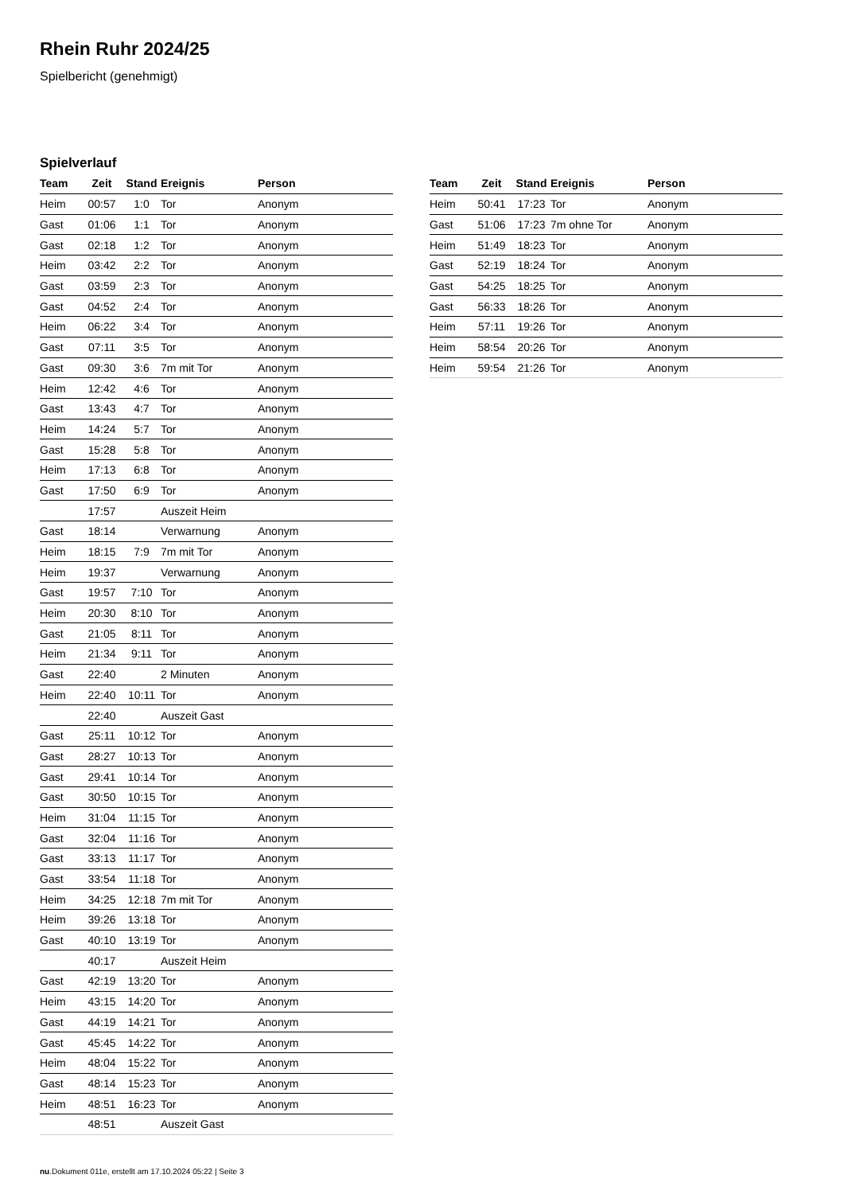Rhein Ruhr 2024/25
Spielbericht (genehmigt)
Spielverlauf
| Team | Zeit | Stand | Ereignis | Person |
| --- | --- | --- | --- | --- |
| Heim | 00:57 | 1:0 | Tor | Anonym |
| Gast | 01:06 | 1:1 | Tor | Anonym |
| Gast | 02:18 | 1:2 | Tor | Anonym |
| Heim | 03:42 | 2:2 | Tor | Anonym |
| Gast | 03:59 | 2:3 | Tor | Anonym |
| Gast | 04:52 | 2:4 | Tor | Anonym |
| Heim | 06:22 | 3:4 | Tor | Anonym |
| Gast | 07:11 | 3:5 | Tor | Anonym |
| Gast | 09:30 | 3:6 | 7m mit Tor | Anonym |
| Heim | 12:42 | 4:6 | Tor | Anonym |
| Gast | 13:43 | 4:7 | Tor | Anonym |
| Heim | 14:24 | 5:7 | Tor | Anonym |
| Gast | 15:28 | 5:8 | Tor | Anonym |
| Heim | 17:13 | 6:8 | Tor | Anonym |
| Gast | 17:50 | 6:9 | Tor | Anonym |
| | 17:57 | | Auszeit Heim | |
| Gast | 18:14 | | Verwarnung | Anonym |
| Heim | 18:15 | 7:9 | 7m mit Tor | Anonym |
| Heim | 19:37 | | Verwarnung | Anonym |
| Gast | 19:57 | 7:10 | Tor | Anonym |
| Heim | 20:30 | 8:10 | Tor | Anonym |
| Gast | 21:05 | 8:11 | Tor | Anonym |
| Heim | 21:34 | 9:11 | Tor | Anonym |
| Gast | 22:40 | | 2 Minuten | Anonym |
| Heim | 22:40 | 10:11 | Tor | Anonym |
| | 22:40 | | Auszeit Gast | |
| Gast | 25:11 | 10:12 | Tor | Anonym |
| Gast | 28:27 | 10:13 | Tor | Anonym |
| Gast | 29:41 | 10:14 | Tor | Anonym |
| Gast | 30:50 | 10:15 | Tor | Anonym |
| Heim | 31:04 | 11:15 | Tor | Anonym |
| Gast | 32:04 | 11:16 | Tor | Anonym |
| Gast | 33:13 | 11:17 | Tor | Anonym |
| Gast | 33:54 | 11:18 | Tor | Anonym |
| Heim | 34:25 | 12:18 | 7m mit Tor | Anonym |
| Heim | 39:26 | 13:18 | Tor | Anonym |
| Gast | 40:10 | 13:19 | Tor | Anonym |
| | 40:17 | | Auszeit Heim | |
| Gast | 42:19 | 13:20 | Tor | Anonym |
| Heim | 43:15 | 14:20 | Tor | Anonym |
| Gast | 44:19 | 14:21 | Tor | Anonym |
| Gast | 45:45 | 14:22 | Tor | Anonym |
| Heim | 48:04 | 15:22 | Tor | Anonym |
| Gast | 48:14 | 15:23 | Tor | Anonym |
| Heim | 48:51 | 16:23 | Tor | Anonym |
| | 48:51 | | Auszeit Gast | |
| Team | Zeit | Stand | Ereignis | Person |
| --- | --- | --- | --- | --- |
| Heim | 50:41 | 17:23 | Tor | Anonym |
| Gast | 51:06 | 17:23 | 7m ohne Tor | Anonym |
| Heim | 51:49 | 18:23 | Tor | Anonym |
| Gast | 52:19 | 18:24 | Tor | Anonym |
| Gast | 54:25 | 18:25 | Tor | Anonym |
| Gast | 56:33 | 18:26 | Tor | Anonym |
| Heim | 57:11 | 19:26 | Tor | Anonym |
| Heim | 58:54 | 20:26 | Tor | Anonym |
| Heim | 59:54 | 21:26 | Tor | Anonym |
nu.Dokument 011e, erstellt am 17.10.2024 05:22 | Seite 3